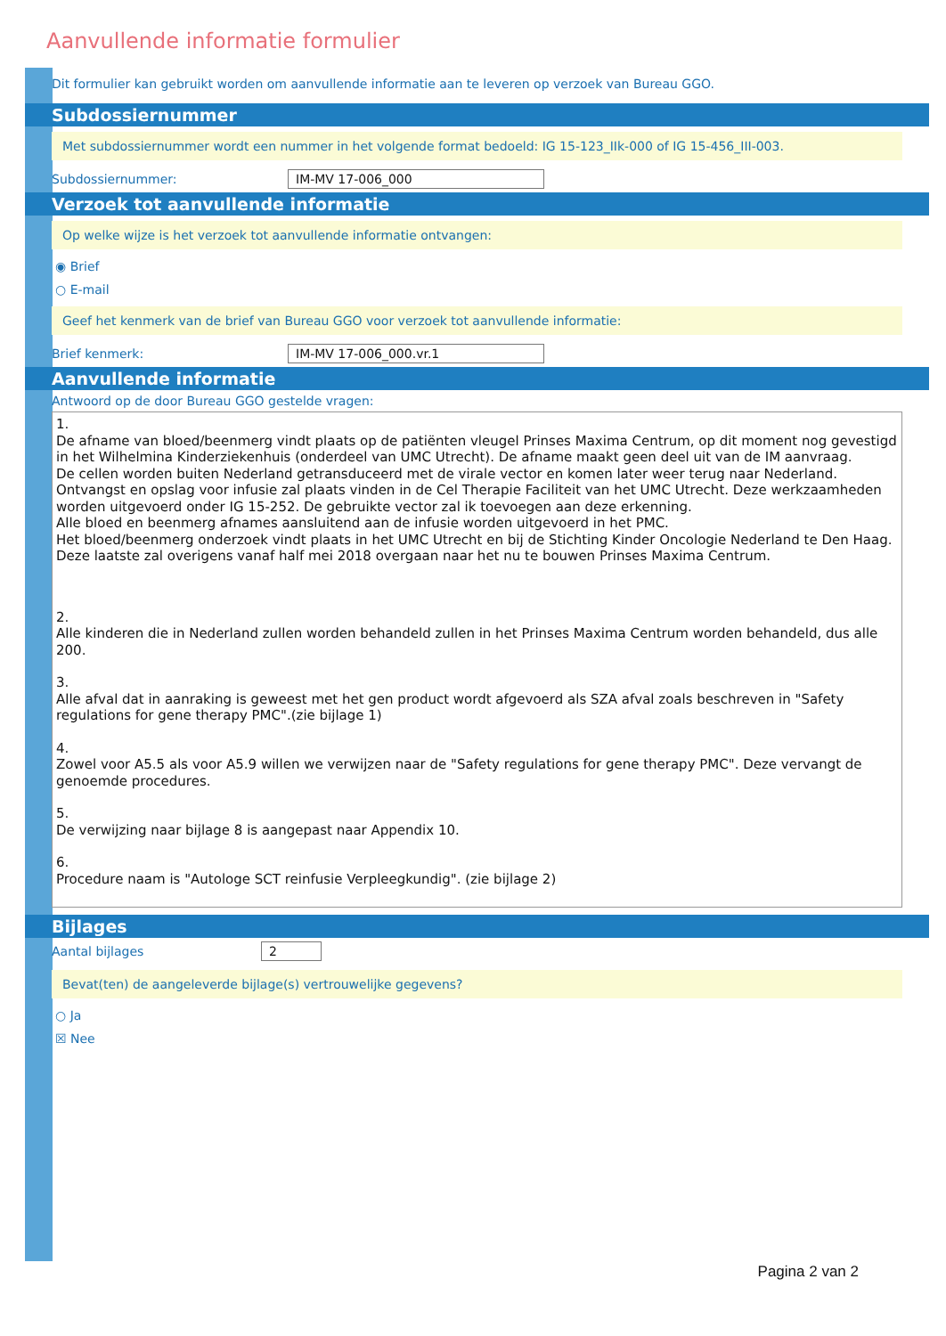Aanvullende informatie formulier
Dit formulier kan gebruikt worden om aanvullende informatie aan te leveren op verzoek van Bureau GGO.
Subdossiernummer
Met subdossiernummer wordt een nummer in het volgende format bedoeld: IG 15-123_IIk-000 of IG 15-456_III-003.
Subdossiernummer: IM-MV 17-006_000
Verzoek tot aanvullende informatie
Op welke wijze is het verzoek tot aanvullende informatie ontvangen:
◉ Brief
○ E-mail
Geef het kenmerk van de brief van Bureau GGO voor verzoek tot aanvullende informatie:
Brief kenmerk: IM-MV 17-006_000.vr.1
Aanvullende informatie
Antwoord op de door Bureau GGO gestelde vragen:
1.
De afname van bloed/beenmerg vindt plaats op de patiënten vleugel Prinses Maxima Centrum, op dit moment nog gevestigd in het Wilhelmina Kinderziekenhuis (onderdeel van UMC Utrecht). De afname maakt geen deel uit van de IM aanvraag.
De cellen worden buiten Nederland getransduceerd met de virale vector en komen later weer terug naar Nederland. Ontvangst en opslag voor infusie zal plaats vinden in de Cel Therapie Faciliteit van het UMC Utrecht. Deze werkzaamheden worden uitgevoerd onder IG 15-252. De gebruikte vector zal ik toevoegen aan deze erkenning.
Alle bloed en beenmerg afnames aansluitend aan de infusie worden uitgevoerd in het PMC.
Het bloed/beenmerg onderzoek vindt plaats in het UMC Utrecht en bij de Stichting Kinder Oncologie Nederland te Den Haag. Deze laatste zal overigens vanaf half mei 2018 overgaan naar het nu te bouwen Prinses Maxima Centrum.
2.
Alle kinderen die in Nederland zullen worden behandeld zullen in het Prinses Maxima Centrum worden behandeld, dus alle 200.
3.
Alle afval dat in aanraking is geweest met het gen product wordt afgevoerd als SZA afval zoals beschreven in "Safety regulations for gene therapy PMC".(zie bijlage 1)
4.
Zowel voor A5.5 als voor A5.9 willen we verwijzen naar de "Safety regulations for gene therapy PMC". Deze vervangt de genoemde procedures.
5.
De verwijzing naar bijlage 8 is aangepast naar Appendix 10.
6.
Procedure naam is "Autologe SCT reinfusie Verpleegkundig". (zie bijlage 2)
Bijlages
Aantal bijlages 2
Bevat(ten) de aangeleverde bijlage(s) vertrouwelijke gegevens?
○ Ja
☒ Nee
Pagina 2 van 2